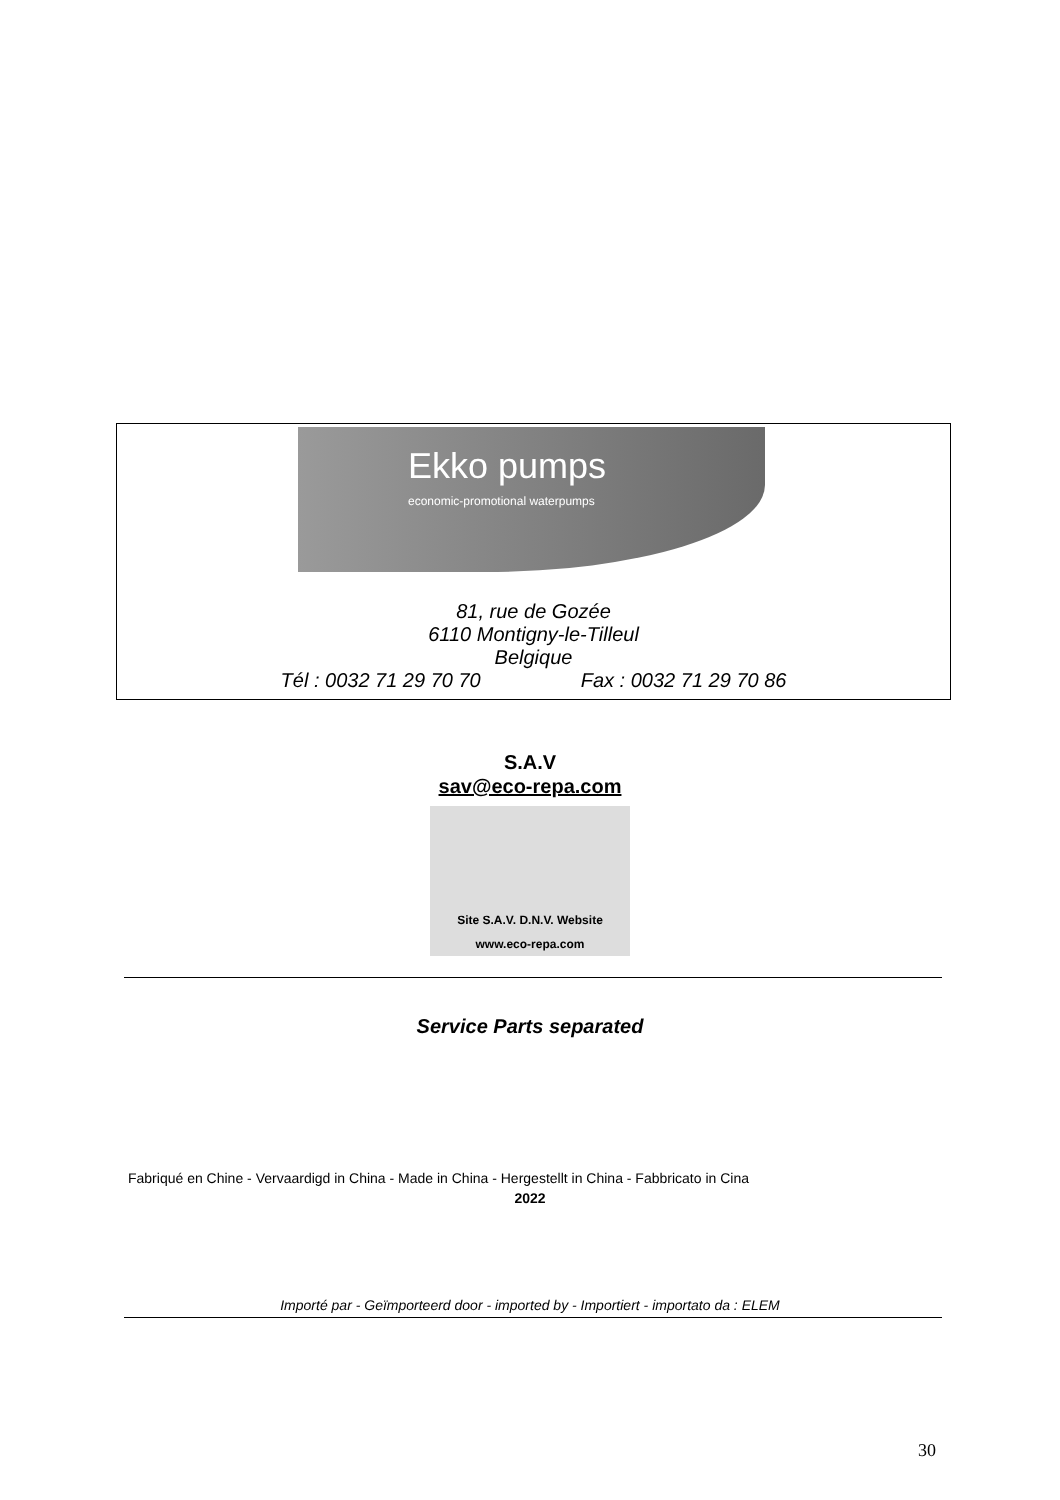Ekko pumps
economic-promotional waterpumps
81, rue de Gozée
6110 Montigny-le-Tilleul
Belgique
Tél : 0032 71 29 70 70 Fax : 0032 71 29 70 86
S.A.V
sav@eco-repa.com
Site S.A.V. D.N.V. Website
www.eco-repa.com
Service Parts separated
Fabriqué en Chine - Vervaardigd in China - Made in China - Hergestellt in China - Fabbricato in Cina
2022
Importé par - Geïmporteerd door - imported by - Importiert - importato da : ELEM
30